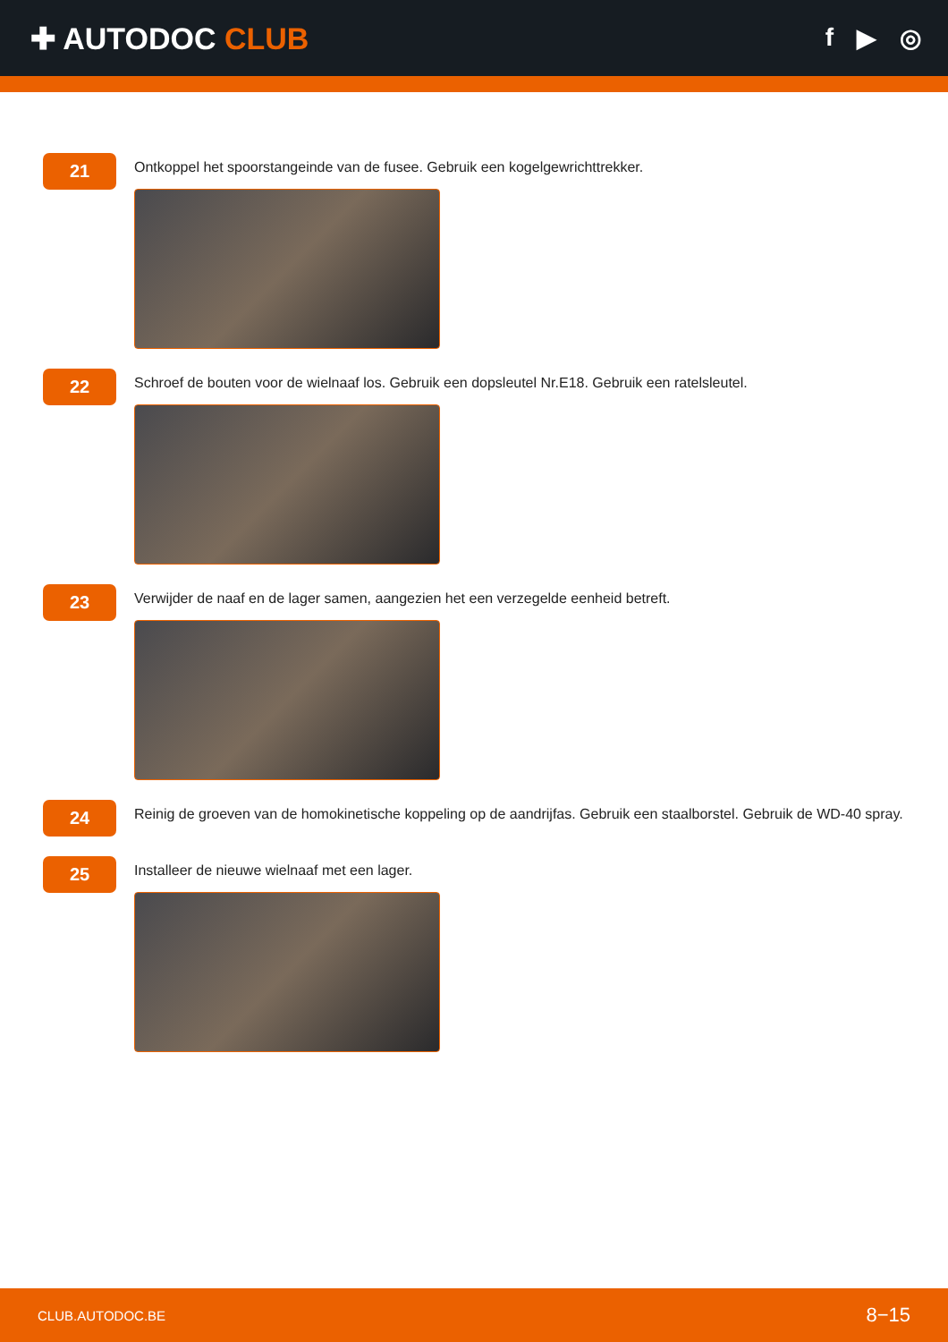✚ AUTODOC CLUB
f ▶ ◎
21
Ontkoppel het spoorstangeinde van de fusee. Gebruik een kogelgewrichttrekker.
22
Schroef de bouten voor de wielnaaf los. Gebruik een dopsleutel Nr.E18. Gebruik een ratelsleutel.
23
Verwijder de naaf en de lager samen, aangezien het een verzegelde eenheid betreft.
24
Reinig de groeven van de homokinetische koppeling op de aandrijfas. Gebruik een staalborstel. Gebruik de WD-40 spray.
25
Installeer de nieuwe wielnaaf met een lager.
CLUB.AUTODOC.BE 8−15